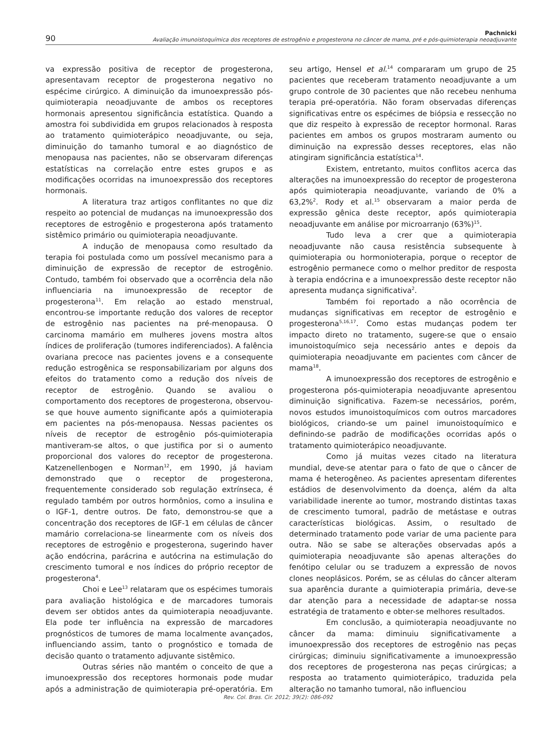90
Pachnicki
Avaliação imunoistoquímica dos receptores de estrogênio e progesterona no câncer de mama, pré e pós-quimioterapia neoadjuvante
va expressão positiva de receptor de progesterona, apresentavam receptor de progesterona negativo no espécime cirúrgico. A diminuição da imunoexpressão pós-quimioterapia neoadjuvante de ambos os receptores hormonais apresentou significância estatística. Quando a amostra foi subdividida em grupos relacionados à resposta ao tratamento quimioterápico neoadjuvante, ou seja, diminuição do tamanho tumoral e ao diagnóstico de menopausa nas pacientes, não se observaram diferenças estatísticas na correlação entre estes grupos e as modificações ocorridas na imunoexpressão dos receptores hormonais.
A literatura traz artigos conflitantes no que diz respeito ao potencial de mudanças na imunoexpressão dos receptores de estrogênio e progesterona após tratamento sistêmico primário ou quimioterapia neoadjuvante.
A indução de menopausa como resultado da terapia foi postulada como um possível mecanismo para a diminuição de expressão de receptor de estrogênio. Contudo, também foi observado que a ocorrência dela não influenciaria na imunoexpressão de receptor de progesterona<sup>11</sup>. Em relação ao estado menstrual, encontrou-se importante redução dos valores de receptor de estrogênio nas pacientes na pré-menopausa. O carcinoma mamário em mulheres jovens mostra altos índices de proliferação (tumores indiferenciados). A falência ovariana precoce nas pacientes jovens e a consequente redução estrogênica se responsabilizariam por alguns dos efeitos do tratamento como a redução dos níveis de receptor de estrogênio. Quando se avaliou o comportamento dos receptores de progesterona, observou-se que houve aumento significante após a quimioterapia em pacientes na pós-menopausa. Nessas pacientes os níveis de receptor de estrogênio pós-quimioterapia mantiveram-se altos, o que justifica por si o aumento proporcional dos valores do receptor de progesterona. Katzenellenbogen e Norman<sup>12</sup>, em 1990, já haviam demonstrado que o receptor de progesterona, frequentemente considerado sob regulação extrínseca, é regulado também por outros hormônios, como a insulina e o IGF-1, dentre outros. De fato, demonstrou-se que a concentração dos receptores de IGF-1 em células de câncer mamário correlaciona-se linearmente com os níveis dos receptores de estrogênio e progesterona, sugerindo haver ação endócrina, parácrina e autócrina na estimulação do crescimento tumoral e nos índices do próprio receptor de progesterona<sup>4</sup>.
Choi e Lee<sup>13</sup> relataram que os espécimes tumorais para avaliação histológica e de marcadores tumorais devem ser obtidos antes da quimioterapia neoadjuvante. Ela pode ter influência na expressão de marcadores prognósticos de tumores de mama localmente avançados, influenciando assim, tanto o prognóstico e tomada de decisão quanto o tratamento adjuvante sistêmico.
Outras séries não mantém o conceito de que a imunoexpressão dos receptores hormonais pode mudar após a administração de quimioterapia pré-operatória. Em seu artigo, Hensel et al.<sup>14</sup> compararam um grupo de 25 pacientes que receberam tratamento neoadjuvante a um grupo controle de 30 pacientes que não recebeu nenhuma terapia pré-operatória. Não foram observadas diferenças significativas entre os espécimes de biópsia e ressecção no que diz respeito à expressão de receptor hormonal. Raras pacientes em ambos os grupos mostraram aumento ou diminuição na expressão desses receptores, elas não atingiram significância estatística<sup>14</sup>.
Existem, entretanto, muitos conflitos acerca das alterações na imunoexpressão do receptor de progesterona após quimioterapia neoadjuvante, variando de 0% a 63,2%<sup>2</sup>. Rody et al.<sup>15</sup> observaram a maior perda de expressão gênica deste receptor, após quimioterapia neoadjuvante em análise por microarranjo (63%)<sup>15</sup>.
Tudo leva a crer que a quimioterapia neoadjuvante não causa resistência subsequente à quimioterapia ou hormonioterapia, porque o receptor de estrogênio permanece como o melhor preditor de resposta à terapia endócrina e a imunoexpressão deste receptor não apresenta mudança significativa<sup>2</sup>.
Também foi reportado a não ocorrência de mudanças significativas em receptor de estrogênio e progesterona<sup>5,16,17</sup>. Como estas mudanças podem ter impacto direto no tratamento, sugere-se que o ensaio imunoistoquímico seja necessário antes e depois da quimioterapia neoadjuvante em pacientes com câncer de mama<sup>18</sup>.
A imunoexpressão dos receptores de estrogênio e progesterona pós-quimioterapia neoadjuvante apresentou diminuição significativa. Fazem-se necessários, porém, novos estudos imunoistoquímicos com outros marcadores biológicos, criando-se um painel imunoistoquímico e definindo-se padrão de modificações ocorridas após o tratamento quimioterápico neoadjuvante.
Como já muitas vezes citado na literatura mundial, deve-se atentar para o fato de que o câncer de mama é heterogêneo. As pacientes apresentam diferentes estádios de desenvolvimento da doença, além da alta variabilidade inerente ao tumor, mostrando distintas taxas de crescimento tumoral, padrão de metástase e outras características biológicas. Assim, o resultado de determinado tratamento pode variar de uma paciente para outra. Não se sabe se alterações observadas após a quimioterapia neoadjuvante são apenas alterações do fenótipo celular ou se traduzem a expressão de novos clones neoplásicos. Porém, se as células do câncer alteram sua aparência durante a quimioterapia primária, deve-se dar atenção para a necessidade de adaptar-se nossa estratégia de tratamento e obter-se melhores resultados.
Em conclusão, a quimioterapia neoadjuvante no câncer da mama: diminuiu significativamente a imunoexpressão dos receptores de estrogênio nas peças cirúrgicas; diminuiu significativamente a imunoexpressão dos receptores de progesterona nas peças cirúrgicas; a resposta ao tratamento quimioterápico, traduzida pela alteração no tamanho tumoral, não influenciou
Rev. Col. Bras. Cir. 2012; 39(2): 086-092